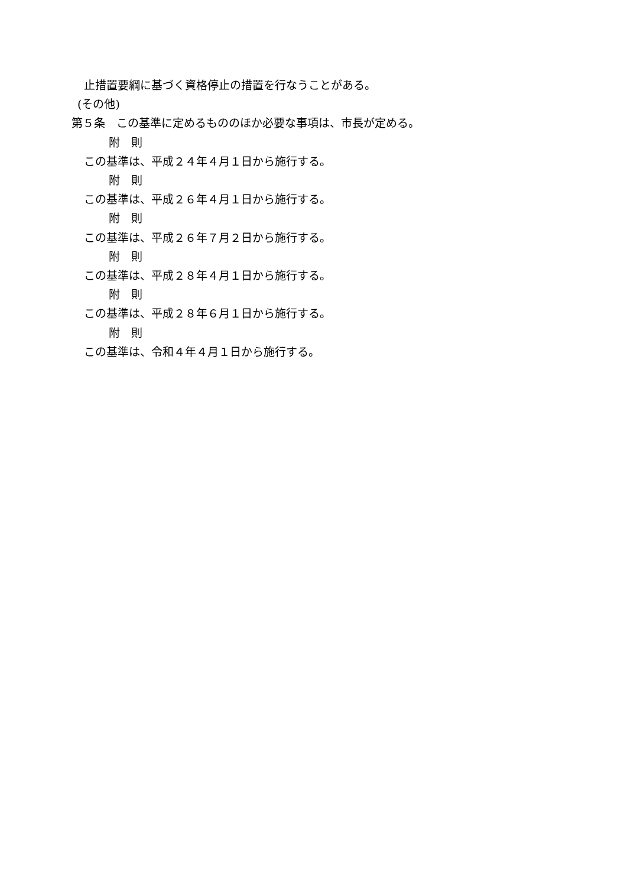止措置要綱に基づく資格停止の措置を行なうことがある。
(その他)
第５条　この基準に定めるもののほか必要な事項は、市長が定める。
附　則
この基準は、平成２４年４月１日から施行する。
附　則
この基準は、平成２６年４月１日から施行する。
附　則
この基準は、平成２６年７月２日から施行する。
附　則
この基準は、平成２８年４月１日から施行する。
附　則
この基準は、平成２８年６月１日から施行する。
附　則
この基準は、令和４年４月１日から施行する。